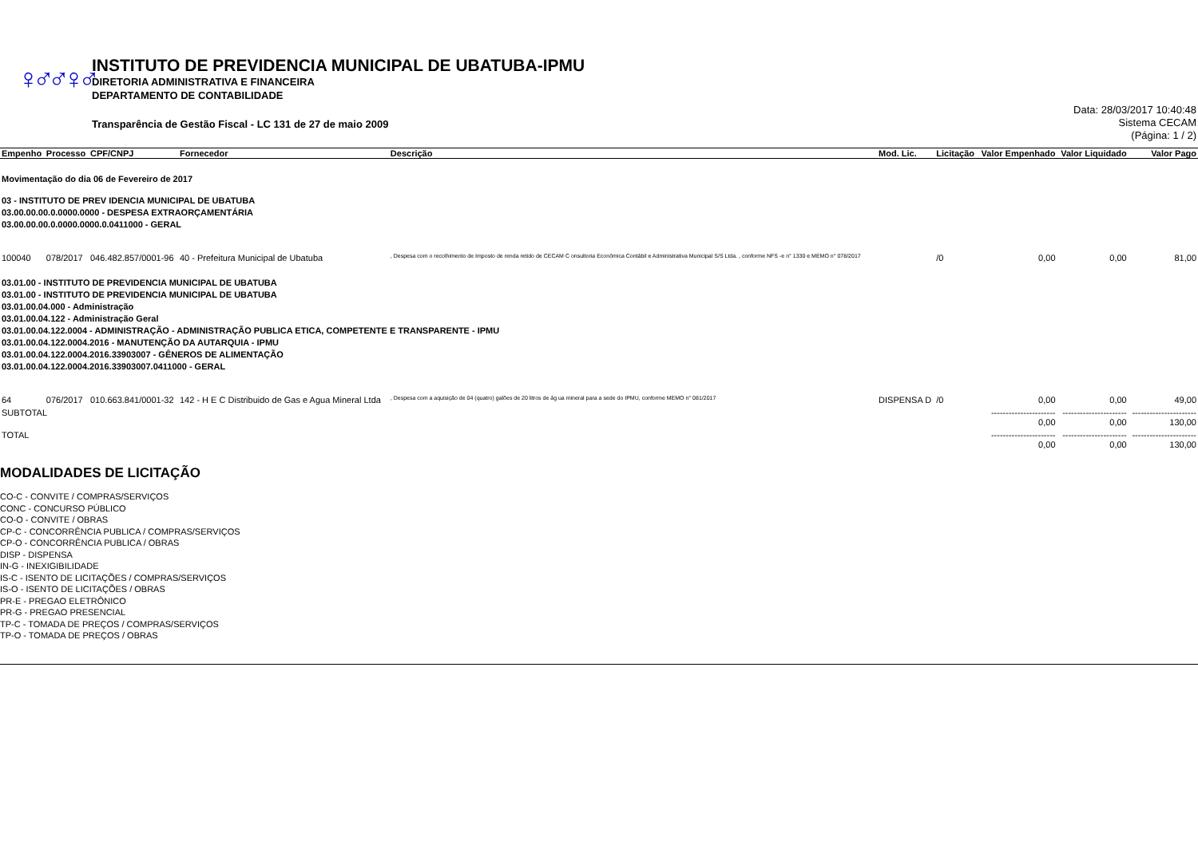♀♂♂♀♂
INSTITUTO DE PREVIDENCIA MUNICIPAL DE UBATUBA-IPMU
DIRETORIA ADMINISTRATIVA E FINANCEIRA
DEPARTAMENTO DE CONTABILIDADE
Transparência de Gestão Fiscal - LC 131 de 27 de maio 2009
Data: 28/03/2017 10:40:48
Sistema CECAM
(Página: 1 / 2)
| Empenho | Processo | CPF/CNPJ | Fornecedor | Descrição | Mod. Lic. | Licitação | Valor Empenhado | Valor Liquidado | Valor Pago |
| --- | --- | --- | --- | --- | --- | --- | --- | --- | --- |
| Movimentação do dia 06 de Fevereiro de 2017 03 - INSTITUTO DE PREV IDENCIA MUNICIPAL DE UBATUBA 03.00.00.00.0.0000.0000 - DESPESA EXTRAORÇAMENTÁRIA 03.00.00.00.0.0000.0000.0.0411000 - GERAL | | | | | | | | | |
| 100040 | 078/2017 | 046.482.857/0001-96 | 40 - Prefeitura Municipal de Ubatuba | , Despesa com o recolhimento de Imposto de renda retido de CECAM C onsultoria Econômica Contábil e Administrativa Municipal S/S Ltda. , conforme NFS -e n° 1330 e MEMO n° 078/2017 | | /0 | 0,00 | 0,00 | 81,00 |
| 03.01.00 - INSTITUTO DE PREVIDENCIA MUNICIPAL DE UBATUBA 03.01.00 - INSTITUTO DE PREVIDENCIA MUNICIPAL DE UBATUBA 03.01.00.04.000 - Administração 03.01.00.04.122 - Administração Geral 03.01.00.04.122.0004 - ADMINISTRAÇÃO - ADMINISTRAÇÃO PUBLICA ETICA, COMPETENTE E TRANSPARENTE - IPMU 03.01.00.04.122.0004.2016 - MANUTENÇÃO DA AUTARQUIA - IPMU 03.01.00.04.122.0004.2016.33903007 - GÊNEROS DE ALIMENTAÇÃO 03.01.00.04.122.0004.2016.33903007.0411000 - GERAL | | | | | | | | | |
| 64 | 076/2017 | 010.663.841/0001-32 | 142 - H E C Distribuido de Gas e Agua Mineral Ltda | , Despesa com a aquisição de 04 (quatro) galões de 20 litros de ág ua mineral para a sede do IPMU, conforme MEMO n° 081/2017 | DISPENSA D | /0 | 0,00 | 0,00 | 49,00 |
| SUBTOTAL | | | | | | | ---------------------- 0,00 | ---------------------- 0,00 | ---------------------- 130,00 |
| TOTAL | | | | | | | ---------------------- 0,00 | ---------------------- 0,00 | ---------------------- 130,00 |
MODALIDADES DE LICITAÇÃO
CO-C - CONVITE / COMPRAS/SERVIÇOS
CONC - CONCURSO PÚBLICO
CO-O - CONVITE / OBRAS
CP-C - CONCORRÊNCIA PUBLICA / COMPRAS/SERVIÇOS
CP-O - CONCORRÊNCIA PUBLICA / OBRAS
DISP - DISPENSA
IN-G - INEXIGIBILIDADE
IS-C - ISENTO DE LICITAÇÕES / COMPRAS/SERVIÇOS
IS-O - ISENTO DE LICITAÇÕES / OBRAS
PR-E - PREGAO ELETRÔNICO
PR-G - PREGAO PRESENCIAL
TP-C - TOMADA DE PREÇOS / COMPRAS/SERVIÇOS
TP-O - TOMADA DE PREÇOS / OBRAS